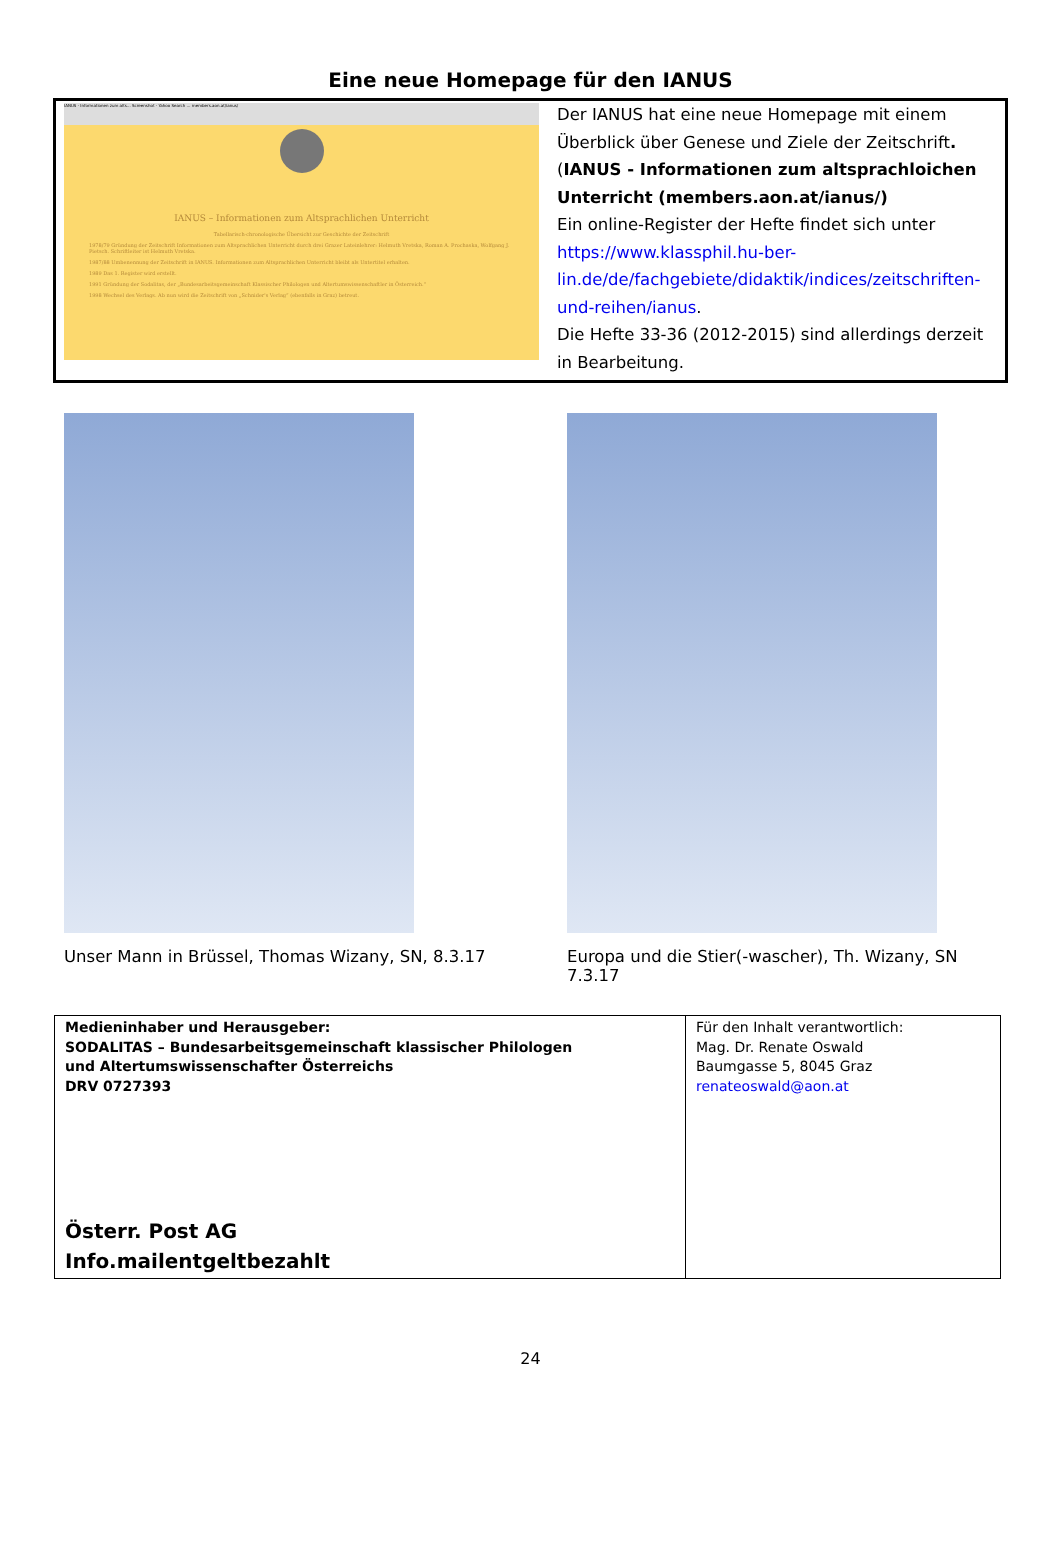Eine neue Homepage für den IANUS
IANUS - Informationen zum alts… Screenshot - Yahoo Search … members.aon.at/ianus/
IANUS – Informationen zum Altsprachlichen Unterricht
Tabellarisch-chronologische Übersicht zur Geschichte der Zeitschrift
1978/79 Gründung der Zeitschrift Informationen zum Altsprachlichen Unterricht durch drei Grazer Lateinlehrer: Helmuth Vretska, Roman A. Prochaska, Wolfgang J. Pietsch. Schriftleiter ist Helmuth Vretska.
1987/88 Umbenennung der Zeitschrift in IANUS. Informationen zum Altsprachlichen Unterricht bleibt als Untertitel erhalten.
1989 Das 1. Register wird erstellt.
1991 Gründung der Sodalitas, der „Bundesarbeitsgemeinschaft Klassischer Philologen und Altertumswissenschaftler in Österreich.“
1998 Wechsel des Verlags. Ab nun wird die Zeitschrift von „Schnider's Verlag“ (ebenfalls in Graz) betreut.
Der IANUS hat eine neue Homepage mit einem Überblick über Genese und Ziele der Zeitschrift. (IANUS - Informationen zum altsprachloichen Unterricht (members.aon.at/ianus/)
Ein online-Register der Hefte findet sich unter https://www.klassphil.hu-ber-lin.de/de/fachgebiete/didaktik/indices/zeitschriften-und-reihen/ianus.
Die Hefte 33-36 (2012-2015) sind allerdings derzeit in Bearbeitung.
Unser Mann in Brüssel, Thomas Wizany, SN, 8.3.17
Europa und die Stier(-wascher), Th. Wizany, SN 7.3.17
| Medieninhaber und Herausgeber: SODALITAS – Bundesarbeitsgemeinschaft klassischer Philologen und Altertumswissenschafter Österreichs DRV 0727393 Österr. Post AG Info.mailentgeltbezahlt | Für den Inhalt verantwortlich: Mag. Dr. Renate Oswald Baumgasse 5, 8045 Graz renateoswald@aon.at |
24